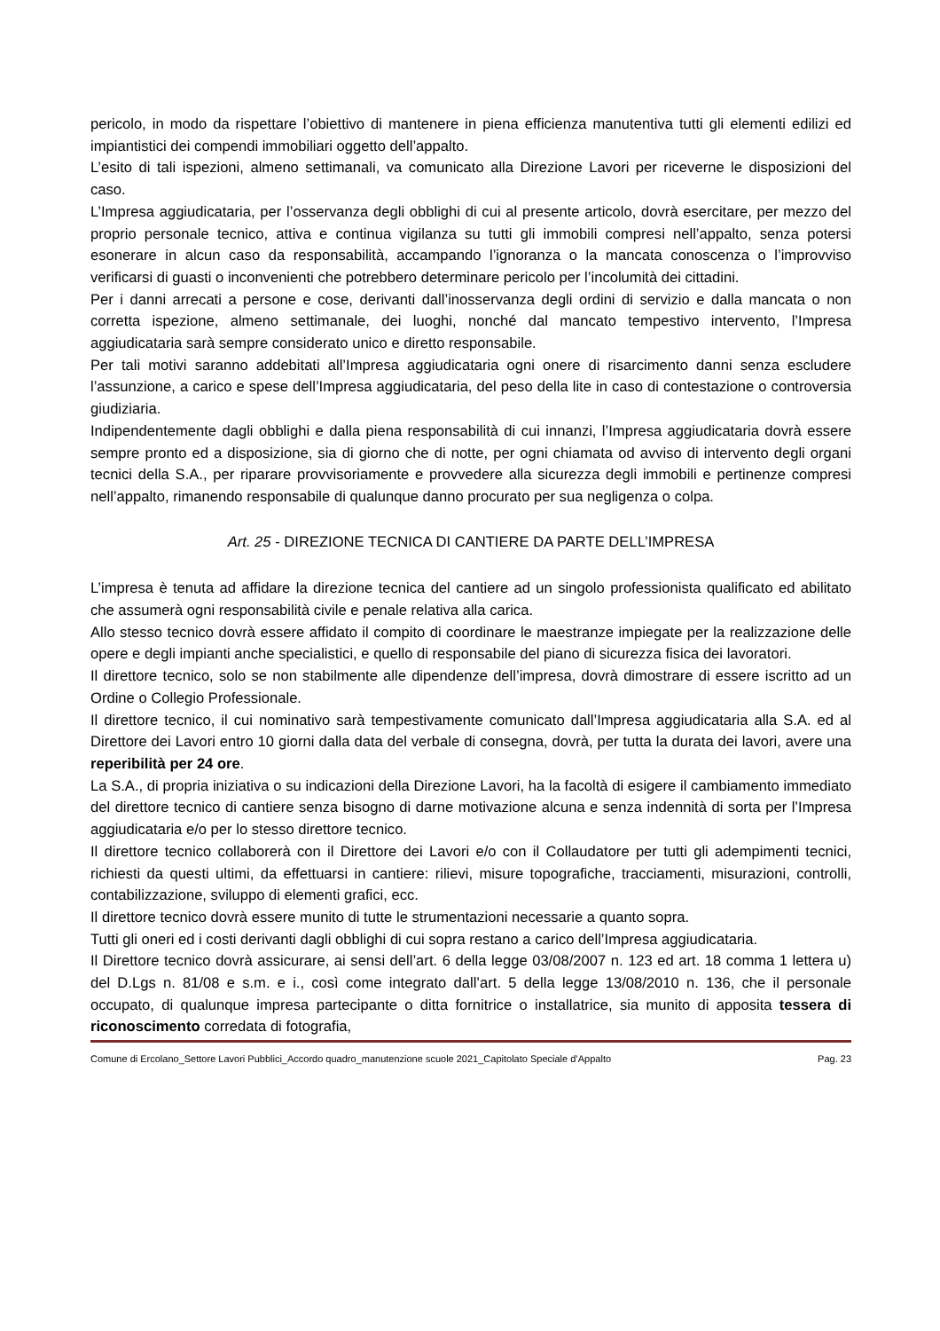pericolo, in modo da rispettare l’obiettivo di mantenere in piena efficienza manutentiva tutti gli elementi edilizi ed impiantistici dei compendi immobiliari oggetto dell’appalto.
L’esito di tali ispezioni, almeno settimanali, va comunicato alla Direzione Lavori per riceverne le disposizioni del caso.
L’Impresa aggiudicataria, per l’osservanza degli obblighi di cui al presente articolo, dovrà esercitare, per mezzo del proprio personale tecnico, attiva e continua vigilanza su tutti gli immobili compresi nell’appalto, senza potersi esonerare in alcun caso da responsabilità, accampando l’ignoranza o la mancata conoscenza o l’improvviso verificarsi di guasti o inconvenienti che potrebbero determinare pericolo per l’incolumità dei cittadini.
Per i danni arrecati a persone e cose, derivanti dall’inosservanza degli ordini di servizio e dalla mancata o non corretta ispezione, almeno settimanale, dei luoghi, nonché dal mancato tempestivo intervento, l’Impresa aggiudicataria sarà sempre considerato unico e diretto responsabile.
Per tali motivi saranno addebitati all’Impresa aggiudicataria ogni onere di risarcimento danni senza escludere l’assunzione, a carico e spese dell’Impresa aggiudicataria, del peso della lite in caso di contestazione o controversia giudiziaria.
Indipendentemente dagli obblighi e dalla piena responsabilità di cui innanzi, l’Impresa aggiudicataria dovrà essere sempre pronto ed a disposizione, sia di giorno che di notte, per ogni chiamata od avviso di intervento degli organi tecnici della S.A., per riparare provvisoriamente e provvedere alla sicurezza degli immobili e pertinenze compresi nell’appalto, rimanendo responsabile di qualunque danno procurato per sua negligenza o colpa.
Art. 25 - DIREZIONE TECNICA DI CANTIERE DA PARTE DELL’IMPRESA
L’impresa è tenuta ad affidare la direzione tecnica del cantiere ad un singolo professionista qualificato ed abilitato che assumerà ogni responsabilità civile e penale relativa alla carica.
Allo stesso tecnico dovrà essere affidato il compito di coordinare le maestranze impiegate per la realizzazione delle opere e degli impianti anche specialistici, e quello di responsabile del piano di sicurezza fisica dei lavoratori.
Il direttore tecnico, solo se non stabilmente alle dipendenze dell’impresa, dovrà dimostrare di essere iscritto ad un Ordine o Collegio Professionale.
Il direttore tecnico, il cui nominativo sarà tempestivamente comunicato dall’Impresa aggiudicataria alla S.A. ed al Direttore dei Lavori entro 10 giorni dalla data del verbale di consegna, dovrà, per tutta la durata dei lavori, avere una reperibilità per 24 ore.
La S.A., di propria iniziativa o su indicazioni della Direzione Lavori, ha la facoltà di esigere il cambiamento immediato del direttore tecnico di cantiere senza bisogno di darne motivazione alcuna e senza indennità di sorta per l’Impresa aggiudicataria e/o per lo stesso direttore tecnico.
Il direttore tecnico collaborerà con il Direttore dei Lavori e/o con il Collaudatore per tutti gli adempimenti tecnici, richiesti da questi ultimi, da effettuarsi in cantiere: rilievi, misure topografiche, tracciamenti, misurazioni, controlli, contabilizzazione, sviluppo di elementi grafici, ecc.
Il direttore tecnico dovrà essere munito di tutte le strumentazioni necessarie a quanto sopra.
Tutti gli oneri ed i costi derivanti dagli obblighi di cui sopra restano a carico dell’Impresa aggiudicataria.
Il Direttore tecnico dovrà assicurare, ai sensi dell’art. 6 della legge 03/08/2007 n. 123 ed art. 18 comma 1 lettera u) del D.Lgs n. 81/08 e s.m. e i., così come integrato dall’art. 5 della legge 13/08/2010 n. 136, che il personale occupato, di qualunque impresa partecipante o ditta fornitrice o installatrice, sia munito di apposita tessera di riconoscimento corredata di fotografia,
Comune di Ercolano_Settore Lavori Pubblici_Accordo quadro_manutenzione scuole 2021_Capitolato Speciale d’Appalto Pag. 23